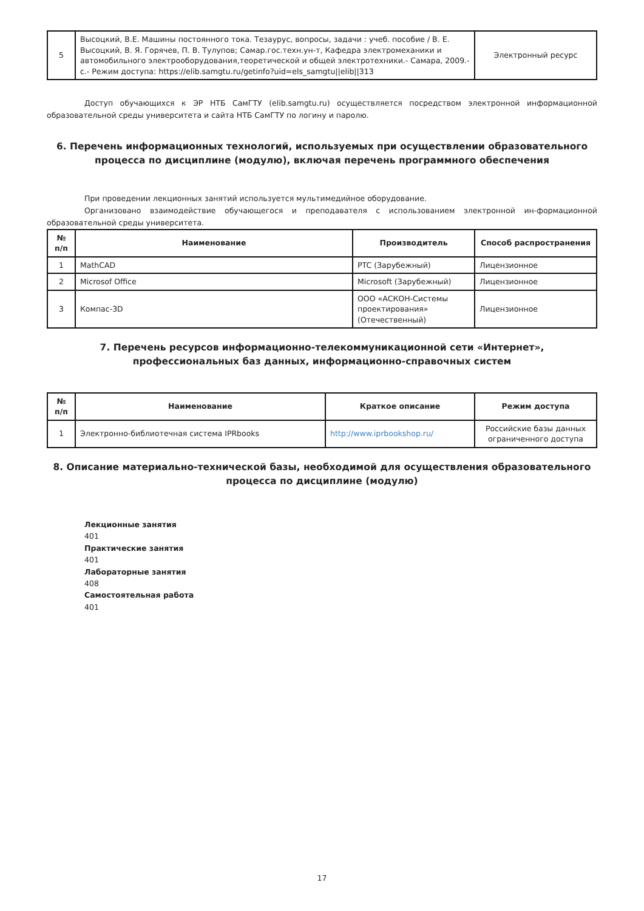| 5 | Высоцкий, В.Е. Машины постоянного тока. Тезаурус, вопросы, задачи : учеб. пособие / В. Е. Высоцкий, В. Я. Горячев, П. В. Тулупов; Самар.гос.техн.ун-т, Кафедра электромеханики и автомобильного электрооборудования,теоретической и общей электротехники.- Самара, 2009.- с.- Режим доступа: https://elib.samgtu.ru/getinfo?uid=els_samgtu//elib//313 | Электронный ресурс |
Доступ обучающихся к ЭР НТБ СамГТУ (elib.samgtu.ru) осуществляется посредством электронной информационной образовательной среды университета и сайта НТБ СамГТУ по логину и паролю.
6. Перечень информационных технологий, используемых при осуществлении образовательного процесса по дисциплине (модулю), включая перечень программного обеспечения
При проведении лекционных занятий используется мультимедийное оборудование.
Организовано взаимодействие обучающегося и преподавателя с использованием электронной ин-формационной образовательной среды университета.
| № п/п | Наименование | Производитель | Способ распространения |
| --- | --- | --- | --- |
| 1 | MathCAD | PTC (Зарубежный) | Лицензионное |
| 2 | Microsof Office | Microsoft (Зарубежный) | Лицензионное |
| 3 | Компас-3D | ООО «АСКОН-Системы проектирования» (Отечественный) | Лицензионное |
7. Перечень ресурсов информационно-телекоммуникационной сети «Интернет», профессиональных баз данных, информационно-справочных систем
| № п/п | Наименование | Краткое описание | Режим доступа |
| --- | --- | --- | --- |
| 1 | Электронно-библиотечная система IPRbooks | http://www.iprbookshop.ru/ | Российские базы данных ограниченного доступа |
8. Описание материально-технической базы, необходимой для осуществления образовательного процесса по дисциплине (модулю)
Лекционные занятия
401
Практические занятия
401
Лабораторные занятия
408
Самостоятельная работа
401
17